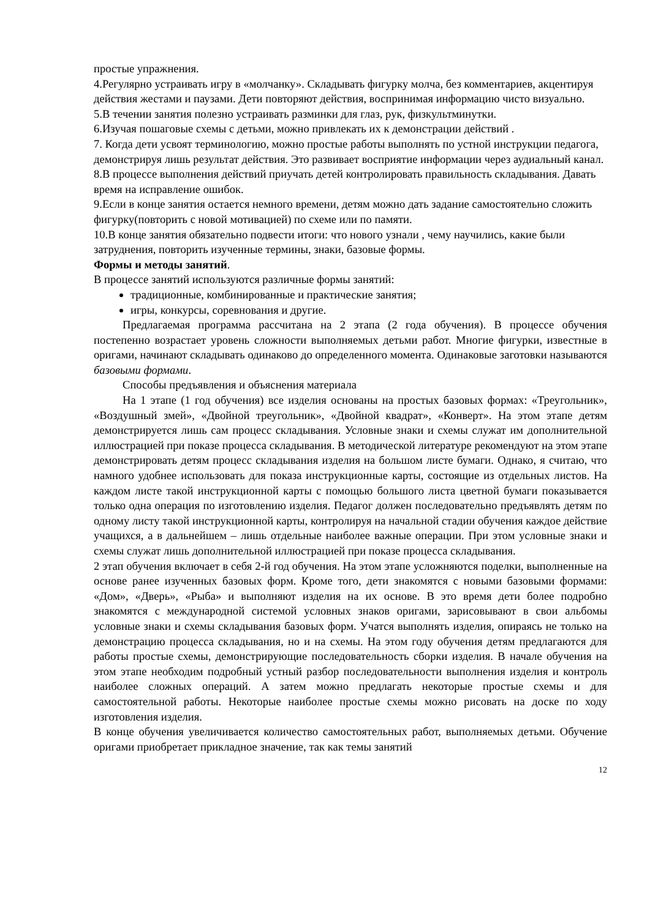простые упражнения.
4.Регулярно устраивать игру в «молчанку». Складывать фигурку молча, без комментариев, акцентируя действия жестами и паузами. Дети повторяют действия, воспринимая информацию чисто визуально.
5.В течении занятия полезно устраивать разминки для глаз, рук, физкультминутки.
6.Изучая пошаговые схемы с детьми, можно привлекать их к демонстрации действий .
7. Когда дети усвоят терминологию, можно простые работы выполнять по устной инструкции педагога, демонстрируя лишь результат действия. Это развивает восприятие информации через аудиальный канал.
8.В процессе выполнения действий приучать детей контролировать правильность складывания. Давать время на исправление ошибок.
9.Если в конце занятия остается немного времени, детям можно дать задание самостоятельно сложить фигурку(повторить с новой мотивацией) по схеме или по памяти.
10.В конце занятия обязательно подвести итоги: что нового узнали , чему научились, какие были затруднения, повторить изученные термины, знаки, базовые формы.
Формы и методы занятий.
В процессе занятий используются различные формы занятий:
традиционные, комбинированные и практические занятия;
игры, конкурсы, соревнования и другие.
Предлагаемая программа рассчитана на 2 этапа (2 года обучения). В процессе обучения постепенно возрастает уровень сложности выполняемых детьми работ. Многие фигурки, известные в оригами, начинают складывать одинаково до определенного момента. Одинаковые заготовки называются базовыми формами.
Способы предъявления и объяснения материала
На 1 этапе (1 год обучения) все изделия основаны на простых базовых формах: «Треугольник», «Воздушный змей», «Двойной треугольник», «Двойной квадрат», «Конверт». На этом этапе детям демонстрируется лишь сам процесс складывания. Условные знаки и схемы служат им дополнительной иллюстрацией при показе процесса складывания. В методической литературе рекомендуют на этом этапе демонстрировать детям процесс складывания изделия на большом листе бумаги. Однако, я считаю, что намного удобнее использовать для показа инструкционные карты, состоящие из отдельных листов. На каждом листе такой инструкционной карты с помощью большого листа цветной бумаги показывается только одна операция по изготовлению изделия. Педагог должен последовательно предъявлять детям по одному листу такой инструкционной карты, контролируя на начальной стадии обучения каждое действие учащихся, а в дальнейшем – лишь отдельные наиболее важные операции. При этом условные знаки и схемы служат лишь дополнительной иллюстрацией при показе процесса складывания.
2 этап обучения включает в себя 2-й год обучения. На этом этапе усложняются поделки, выполненные на основе ранее изученных базовых форм. Кроме того, дети знакомятся с новыми базовыми формами: «Дом», «Дверь», «Рыба» и выполняют изделия на их основе. В это время дети более подробно знакомятся с международной системой условных знаков оригами, зарисовывают в свои альбомы условные знаки и схемы складывания базовых форм. Учатся выполнять изделия, опираясь не только на демонстрацию процесса складывания, но и на схемы. На этом году обучения детям предлагаются для работы простые схемы, демонстрирующие последовательность сборки изделия. В начале обучения на этом этапе необходим подробный устный разбор последовательности выполнения изделия и контроль наиболее сложных операций. А затем можно предлагать некоторые простые схемы и для самостоятельной работы. Некоторые наиболее простые схемы можно рисовать на доске по ходу изготовления изделия.
В конце обучения увеличивается количество самостоятельных работ, выполняемых детьми. Обучение оригами приобретает прикладное значение, так как темы занятий
12